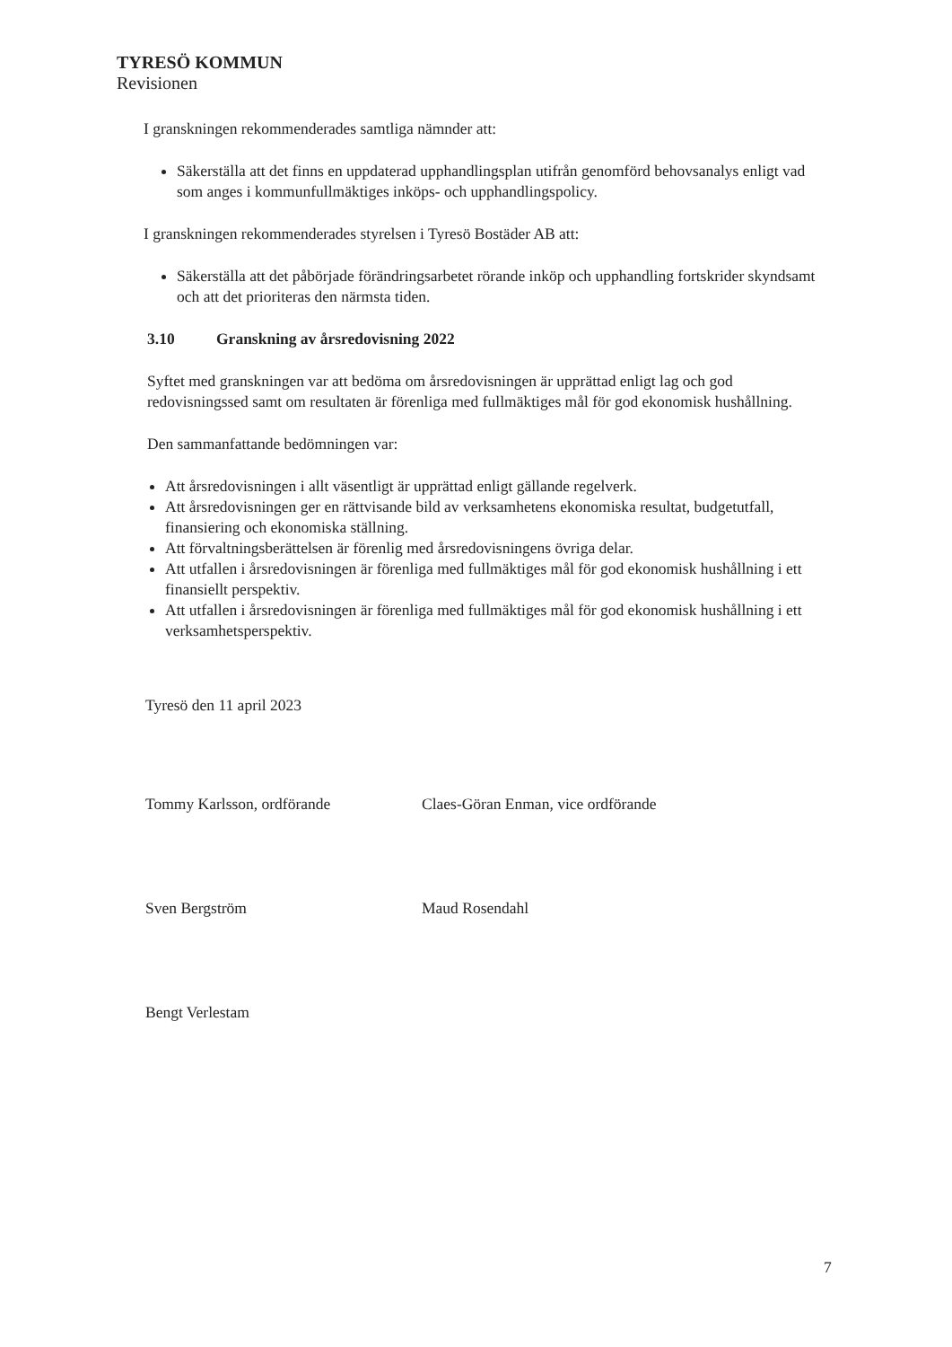TYRESÖ KOMMUN
Revisionen
I granskningen rekommenderades samtliga nämnder att:
Säkerställa att det finns en uppdaterad upphandlingsplan utifrån genomförd behovsanalys enligt vad som anges i kommunfullmäktiges inköps- och upphandlingspolicy.
I granskningen rekommenderades styrelsen i Tyresö Bostäder AB att:
Säkerställa att det påbörjade förändringsarbetet rörande inköp och upphandling fortskrider skyndsamt och att det prioriteras den närmsta tiden.
3.10 Granskning av årsredovisning 2022
Syftet med granskningen var att bedöma om årsredovisningen är upprättad enligt lag och god redovisningssed samt om resultaten är förenliga med fullmäktiges mål för god ekonomisk hushållning.
Den sammanfattande bedömningen var:
Att årsredovisningen i allt väsentligt är upprättad enligt gällande regelverk.
Att årsredovisningen ger en rättvisande bild av verksamhetens ekonomiska resultat, budgetutfall, finansiering och ekonomiska ställning.
Att förvaltningsberättelsen är förenlig med årsredovisningens övriga delar.
Att utfallen i årsredovisningen är förenliga med fullmäktiges mål för god ekonomisk hushållning i ett finansiellt perspektiv.
Att utfallen i årsredovisningen är förenliga med fullmäktiges mål för god ekonomisk hushållning i ett verksamhetsperspektiv.
Tyresö den 11 april 2023
Tommy Karlsson, ordförande
Claes-Göran Enman, vice ordförande
Sven Bergström
Maud Rosendahl
Bengt Verlestam
7